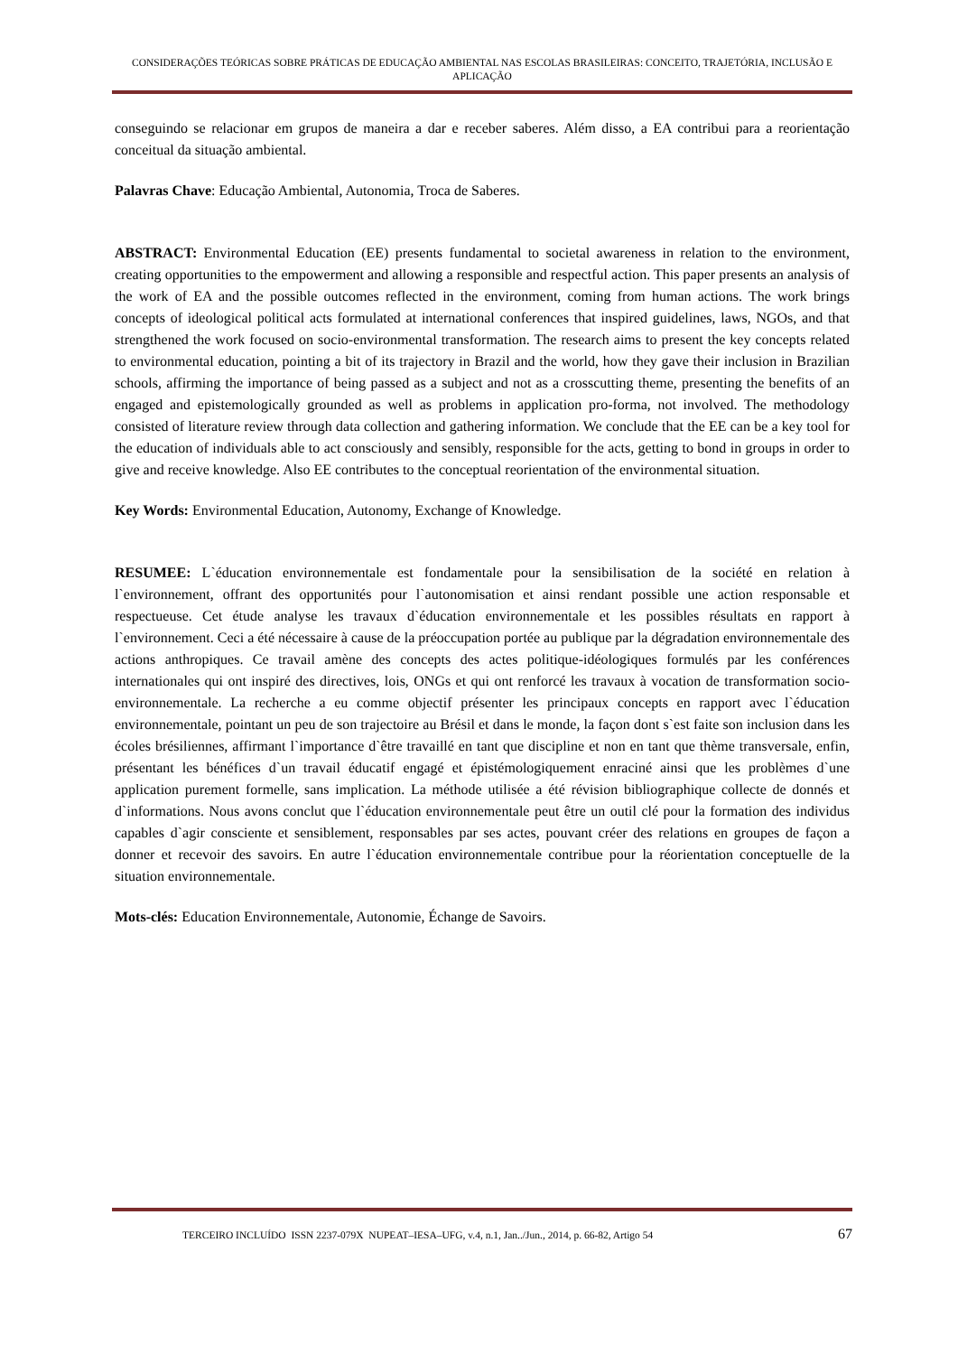CONSIDERAÇÕES TEÓRICAS SOBRE PRÁTICAS DE EDUCAÇÃO AMBIENTAL NAS ESCOLAS BRASILEIRAS: CONCEITO, TRAJETÓRIA, INCLUSÃO E APLICAÇÃO
conseguindo se relacionar em grupos de maneira a dar e receber saberes. Além disso, a EA contribui para a reorientação conceitual da situação ambiental.
Palavras Chave: Educação Ambiental, Autonomia, Troca de Saberes.
ABSTRACT: Environmental Education (EE) presents fundamental to societal awareness in relation to the environment, creating opportunities to the empowerment and allowing a responsible and respectful action. This paper presents an analysis of the work of EA and the possible outcomes reflected in the environment, coming from human actions. The work brings concepts of ideological political acts formulated at international conferences that inspired guidelines, laws, NGOs, and that strengthened the work focused on socio-environmental transformation. The research aims to present the key concepts related to environmental education, pointing a bit of its trajectory in Brazil and the world, how they gave their inclusion in Brazilian schools, affirming the importance of being passed as a subject and not as a crosscutting theme, presenting the benefits of an engaged and epistemologically grounded as well as problems in application pro-forma, not involved. The methodology consisted of literature review through data collection and gathering information. We conclude that the EE can be a key tool for the education of individuals able to act consciously and sensibly, responsible for the acts, getting to bond in groups in order to give and receive knowledge. Also EE contributes to the conceptual reorientation of the environmental situation.
Key Words: Environmental Education, Autonomy, Exchange of Knowledge.
RESUMEE: L`éducation environnementale est fondamentale pour la sensibilisation de la société en relation à l`environnement, offrant des opportunités pour l`autonomisation et ainsi rendant possible une action responsable et respectueuse. Cet étude analyse les travaux d`éducation environnementale et les possibles résultats en rapport à l`environnement. Ceci a été nécessaire à cause de la préoccupation portée au publique par la dégradation environnementale des actions anthropiques. Ce travail amène des concepts des actes politique-idéologiques formulés par les conférences internationales qui ont inspiré des directives, lois, ONGs et qui ont renforcé les travaux à vocation de transformation socio-environnementale. La recherche a eu comme objectif présenter les principaux concepts en rapport avec l`éducation environnementale, pointant un peu de son trajectoire au Brésil et dans le monde, la façon dont s`est faite son inclusion dans les écoles brésiliennes, affirmant l`importance d`être travaillé en tant que discipline et non en tant que thème transversale, enfin, présentant les bénéfices d`un travail éducatif engagé et épistémologiquement enraciné ainsi que les problèmes d`une application purement formelle, sans implication. La méthode utilisée a été révision bibliographique collecte de donnés et d`informations. Nous avons conclut que l`éducation environnementale peut être un outil clé pour la formation des individus capables d`agir consciente et sensiblement, responsables par ses actes, pouvant créer des relations en groupes de façon a donner et recevoir des savoirs. En autre l`éducation environnementale contribue pour la réorientation conceptuelle de la situation environnementale.
Mots-clés: Education Environnementale, Autonomie, Échange de Savoirs.
TERCEIRO INCLUÍDO ISSN 2237-079X NUPEAT–IESA–UFG, v.4, n.1, Jan../Jun., 2014, p. 66-82, Artigo 54 67